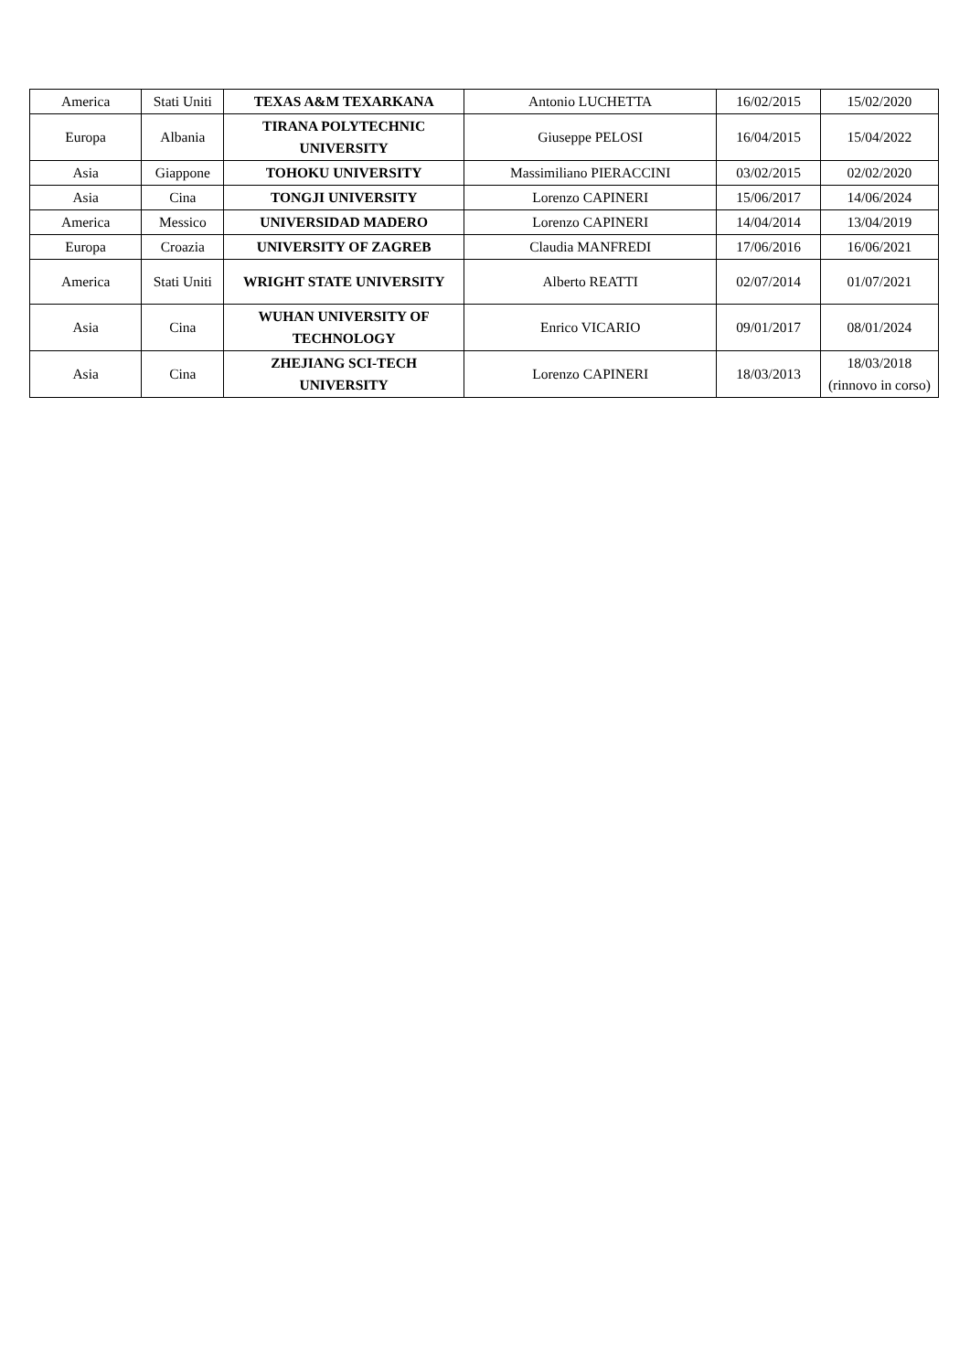| America | Stati Uniti | TEXAS A&M TEXARKANA | Antonio LUCHETTA | 16/02/2015 | 15/02/2020 |
| Europa | Albania | TIRANA POLYTECHNIC UNIVERSITY | Giuseppe PELOSI | 16/04/2015 | 15/04/2022 |
| Asia | Giappone | TOHOKU UNIVERSITY | Massimiliano PIERACCINI | 03/02/2015 | 02/02/2020 |
| Asia | Cina | TONGJI UNIVERSITY | Lorenzo CAPINERI | 15/06/2017 | 14/06/2024 |
| America | Messico | UNIVERSIDAD MADERO | Lorenzo CAPINERI | 14/04/2014 | 13/04/2019 |
| Europa | Croazia | UNIVERSITY OF ZAGREB | Claudia MANFREDI | 17/06/2016 | 16/06/2021 |
| America | Stati Uniti | WRIGHT STATE UNIVERSITY | Alberto REATTI | 02/07/2014 | 01/07/2021 |
| Asia | Cina | WUHAN UNIVERSITY OF TECHNOLOGY | Enrico VICARIO | 09/01/2017 | 08/01/2024 |
| Asia | Cina | ZHEJIANG SCI-TECH UNIVERSITY | Lorenzo CAPINERI | 18/03/2013 | 18/03/2018 (rinnovo in corso) |